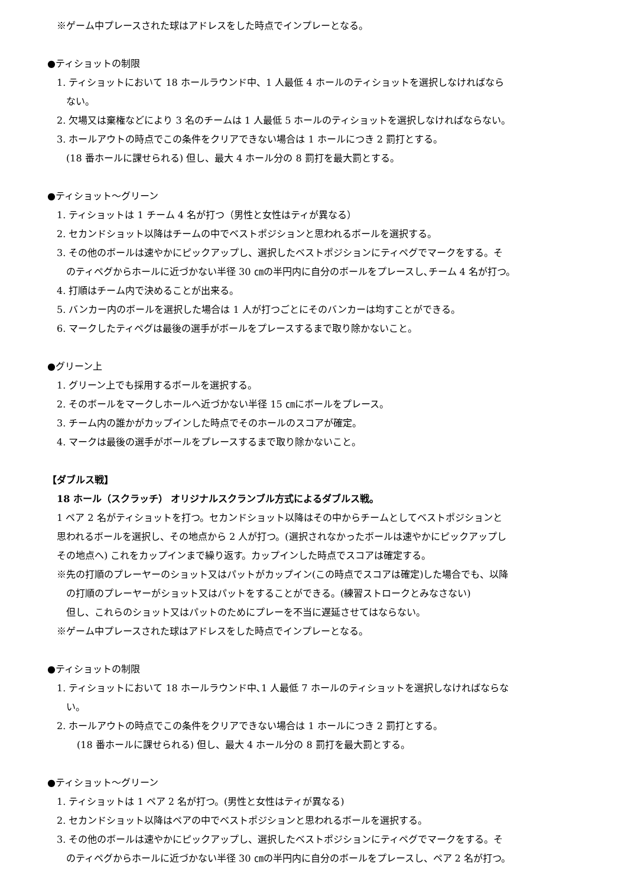※ゲーム中プレースされた球はアドレスをした時点でインプレーとなる。
●ティショットの制限
1. ティショットにおいて 18 ホールラウンド中、1 人最低 4 ホールのティショットを選択しなければなら
ない。
2. 欠場又は棄権などにより 3 名のチームは 1 人最低 5 ホールのティショットを選択しなければならない。
3. ホールアウトの時点でこの条件をクリアできない場合は 1 ホールにつき 2 罰打とする。
(18 番ホールに課せられる) 但し、最大 4 ホール分の 8 罰打を最大罰とする。
●ティショット～グリーン
1. ティショットは 1 チーム 4 名が打つ（男性と女性はティが異なる）
2. セカンドショット以降はチームの中でベストポジションと思われるボールを選択する。
3. その他のボールは速やかにピックアップし、選択したベストポジションにティペグでマークをする。そ
のティペグからホールに近づかない半径 30 ㎝の半円内に自分のボールをプレースし､チーム 4 名が打つ。
4. 打順はチーム内で決めることが出来る。
5. バンカー内のボールを選択した場合は 1 人が打つごとにそのバンカーは均すことができる。
6. マークしたティペグは最後の選手がボールをプレースするまで取り除かないこと。
●グリーン上
1. グリーン上でも採用するボールを選択する。
2. そのボールをマークしホールへ近づかない半径 15 ㎝にボールをプレース。
3. チーム内の誰かがカップインした時点でそのホールのスコアが確定。
4. マークは最後の選手がボールをプレースするまで取り除かないこと。
【ダブルス戦】
18 ホール（スクラッチ） オリジナルスクランブル方式によるダブルス戦。
1 ペア 2 名がティショットを打つ。セカンドショット以降はその中からチームとしてベストポジションと
思われるボールを選択し、その地点から 2 人が打つ。(選択されなかったボールは速やかにピックアップし
その地点へ) これをカップインまで繰り返す。カップインした時点でスコアは確定する。
※先の打順のプレーヤーのショット又はパットがカップイン(この時点でスコアは確定)した場合でも、以降
の打順のプレーヤーがショット又はパットをすることができる。(練習ストロークとみなさない)
但し、これらのショット又はパットのためにプレーを不当に遅延させてはならない。
※ゲーム中プレースされた球はアドレスをした時点でインプレーとなる。
●ティショットの制限
1. ティショットにおいて 18 ホールラウンド中､1 人最低 7 ホールのティショットを選択しなければならな
い。
2. ホールアウトの時点でこの条件をクリアできない場合は 1 ホールにつき 2 罰打とする。
(18 番ホールに課せられる) 但し、最大 4 ホール分の 8 罰打を最大罰とする。
●ティショット～グリーン
1. ティショットは 1 ペア 2 名が打つ。(男性と女性はティが異なる)
2. セカンドショット以降はペアの中でベストポジションと思われるボールを選択する。
3. その他のボールは速やかにピックアップし、選択したベストポジションにティペグでマークをする。そ
のティペグからホールに近づかない半径 30 ㎝の半円内に自分のボールをプレースし、ペア 2 名が打つ。